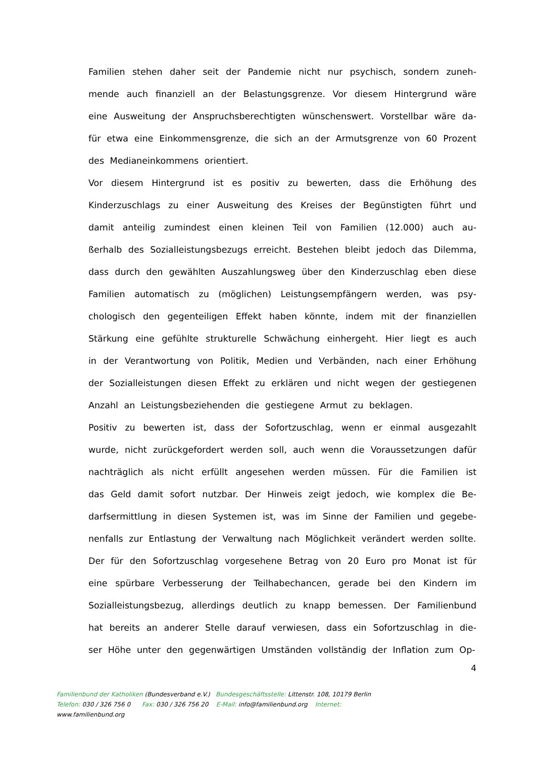Familien stehen daher seit der Pandemie nicht nur psychisch, sondern zuneh­mende auch finanziell an der Belastungsgrenze. Vor diesem Hintergrund wäre eine Ausweitung der Anspruchsberechtigten wünschenswert. Vorstellbar wäre da­für etwa eine Einkommensgrenze, die sich an der Armutsgrenze von 60 Pro­zent des Medianeinkommens orientiert.
Vor diesem Hintergrund ist es positiv zu bewerten, dass die Erhöhung des Kinderzuschlags zu einer Ausweitung des Kreises der Begünstigten führt und damit anteilig zumindest einen kleinen Teil von Familien (12.000) auch au­ßerhalb des Sozialleistungsbezugs erreicht. Bestehen bleibt jedoch das Dilemma, dass durch den gewählten Auszahlungsweg über den Kinderzuschlag eben diese Familien automatisch zu (möglichen) Leistungsempfängern werden, was psy­chologisch den gegenteiligen Effekt haben könnte, indem mit der finanziellen Stärkung eine gefühlte strukturelle Schwächung einhergeht. Hier liegt es auch in der Verantwortung von Politik, Medien und Verbänden, nach einer Erhöhung der Sozialleistungen diesen Effekt zu erklären und nicht wegen der gestiegenen An­zahl an Leistungsbeziehenden die gestiegene Armut zu beklagen.
Positiv zu bewerten ist, dass der Sofortzuschlag, wenn er einmal ausgezahlt wurde, nicht zurückgefordert werden soll, auch wenn die Voraussetzungen dafür nachträglich als nicht erfüllt angesehen werden müssen. Für die Familien ist das Geld damit sofort nutzbar. Der Hinweis zeigt jedoch, wie komplex die Be­darfsermittlung in diesen Systemen ist, was im Sinne der Familien und gegebe­nenfalls zur Entlastung der Verwaltung nach Möglichkeit verändert werden sollte.
Der für den Sofortzuschlag vorgesehene Betrag von 20 Euro pro Monat ist für eine spürbare Verbesserung der Teilhabechancen, gerade bei den Kindern im Sozialleistungsbezug, allerdings deutlich zu knapp bemessen. Der Familienbund hat bereits an anderer Stelle darauf verwiesen, dass ein Sofortzuschlag in die­ser Höhe unter den gegenwärtigen Umständen vollständig der Inflation zum Op-
4
Familienbund der Katholiken (Bundesverband e.V.) Bundesgeschäftsstelle: Littenstr. 108, 10179 Berlin
Telefon: 030 / 326 756 0 Fax: 030 / 326 756 20 E-Mail: info@familienbund.org Internet:
www.familienbund.org